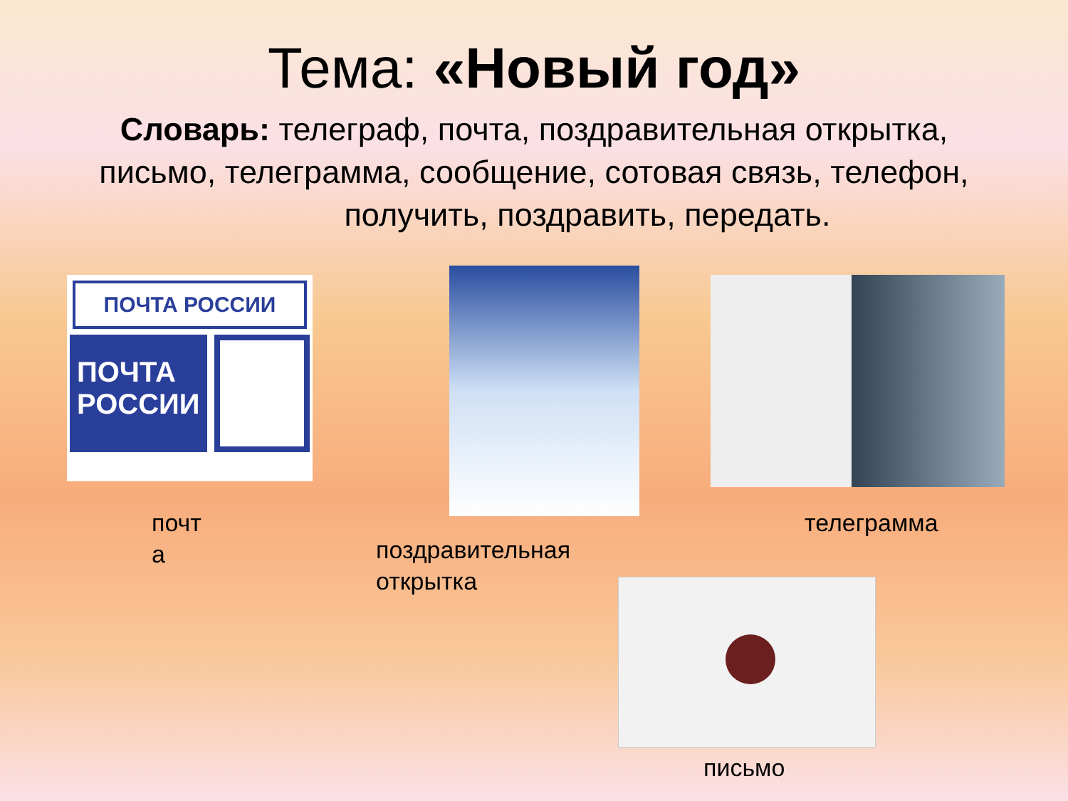Тема: «Новый год»
Словарь: телеграф, почта, поздравительная открытка, письмо, телеграмма, сообщение, сотовая связь, телефон, получить, поздравить, передать.
ПОЧТА РОССИИ
ПОЧТА РОССИИ
почт
а
поздравительная
открытка
телеграмма
письмо